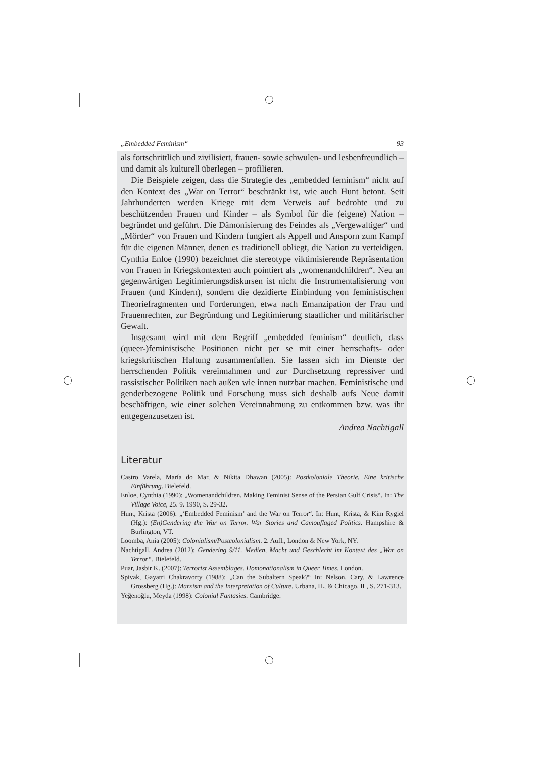„Embedded Feminism“93
als fortschrittlich und zivilisiert, frauen- sowie schwulen- und lesbenfreundlich – und damit als kulturell überlegen – profilieren.
Die Beispiele zeigen, dass die Strategie des „embedded feminism“ nicht auf den Kontext des „War on Terror“ beschränkt ist, wie auch Hunt betont. Seit Jahrhunderten werden Kriege mit dem Verweis auf bedrohte und zu beschützenden Frauen und Kinder – als Symbol für die (eigene) Nation – begründet und geführt. Die Dämonisierung des Feindes als „Vergewaltiger“ und „Mörder“ von Frauen und Kindern fungiert als Appell und Ansporn zum Kampf für die eigenen Männer, denen es traditionell obliegt, die Nation zu verteidigen. Cynthia Enloe (1990) bezeichnet die stereotype viktimisierende Repräsentation von Frauen in Kriegskontexten auch pointiert als „womenandchildren“. Neu an gegenwärtigen Legitimierungsdiskursen ist nicht die Instrumentalisierung von Frauen (und Kindern), sondern die dezidierte Einbindung von feministischen Theoriefragmenten und Forderungen, etwa nach Emanzipation der Frau und Frauenrechten, zur Begründung und Legitimierung staatlicher und militärischer Gewalt.
Insgesamt wird mit dem Begriff „embedded feminism“ deutlich, dass (queer-)feministische Positionen nicht per se mit einer herrschafts- oder kriegskritischen Haltung zusammenfallen. Sie lassen sich im Dienste der herrschenden Politik vereinnahmen und zur Durchsetzung repressiver und rassistischer Politiken nach außen wie innen nutzbar machen. Feministische und genderbezogene Politik und Forschung muss sich deshalb aufs Neue damit beschäftigen, wie einer solchen Vereinnahmung zu entkommen bzw. was ihr entgegenzusetzen ist.
Andrea Nachtigall
Literatur
Castro Varela, María do Mar, & Nikita Dhawan (2005): Postkoloniale Theorie. Eine kritische Einführung. Bielefeld.
Enloe, Cynthia (1990): „Womenandchildren. Making Feminist Sense of the Persian Gulf Crisis“. In: The Village Voice, 25. 9. 1990, S. 29-32.
Hunt, Krista (2006): „‘Embedded Feminism’ and the War on Terror“. In: Hunt, Krista, & Kim Rygiel (Hg.): (En)Gendering the War on Terror. War Stories and Camouflaged Politics. Hampshire & Burlington, VT.
Loomba, Ania (2005): Colonialism/Postcolonialism. 2. Aufl., London & New York, NY.
Nachtigall, Andrea (2012): Gendering 9/11. Medien, Macht und Geschlecht im Kontext des „War on Terror“. Bielefeld.
Puar, Jasbir K. (2007): Terrorist Assemblages. Homonationalism in Queer Times. London.
Spivak, Gayatri Chakravorty (1988): „Can the Subaltern Speak?“ In: Nelson, Cary, & Lawrence Grossberg (Hg.): Marxism and the Interpretation of Culture. Urbana, IL, & Chicago, IL, S. 271-313.
Yeğenoğlu, Meyda (1998): Colonial Fantasies. Cambridge.